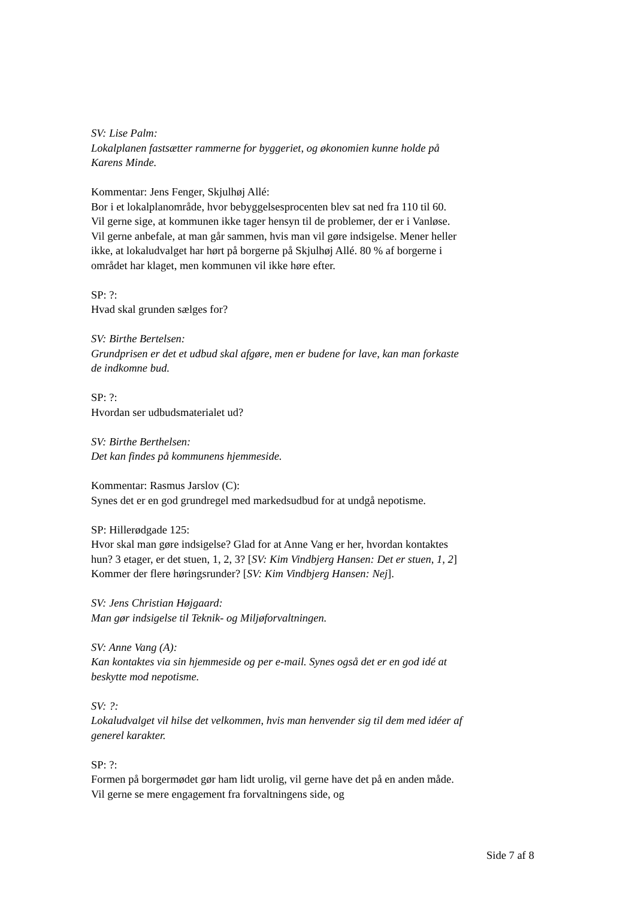SV: Lise Palm:
Lokalplanen fastsætter rammerne for byggeriet, og økonomien kunne holde på Karens Minde.
Kommentar: Jens Fenger, Skjulhøj Allé:
Bor i et lokalplanområde, hvor bebyggelsesprocenten blev sat ned fra 110 til 60. Vil gerne sige, at kommunen ikke tager hensyn til de problemer, der er i Vanløse. Vil gerne anbefale, at man går sammen, hvis man vil gøre indsigelse. Mener heller ikke, at lokaludvalget har hørt på borgerne på Skjulhøj Allé. 80 % af borgerne i området har klaget, men kommunen vil ikke høre efter.
SP: ?:
Hvad skal grunden sælges for?
SV: Birthe Bertelsen:
Grundprisen er det et udbud skal afgøre, men er budene for lave, kan man forkaste de indkomne bud.
SP: ?:
Hvordan ser udbudsmaterialet ud?
SV: Birthe Berthelsen:
Det kan findes på kommunens hjemmeside.
Kommentar: Rasmus Jarslov (C):
Synes det er en god grundregel med markedsudbud for at undgå nepotisme.
SP: Hillerødgade 125:
Hvor skal man gøre indsigelse? Glad for at Anne Vang er her, hvordan kontaktes hun? 3 etager, er det stuen, 1, 2, 3? [SV: Kim Vindbjerg Hansen: Det er stuen, 1, 2] Kommer der flere høringsrunder? [SV: Kim Vindbjerg Hansen: Nej].
SV: Jens Christian Højgaard:
Man gør indsigelse til Teknik- og Miljøforvaltningen.
SV: Anne Vang (A):
Kan kontaktes via sin hjemmeside og per e-mail. Synes også det er en god idé at beskytte mod nepotisme.
SV: ?:
Lokaludvalget vil hilse det velkommen, hvis man henvender sig til dem med idéer af generel karakter.
SP: ?:
Formen på borgermødet gør ham lidt urolig, vil gerne have det på en anden måde. Vil gerne se mere engagement fra forvaltningens side, og
Side 7 af 8